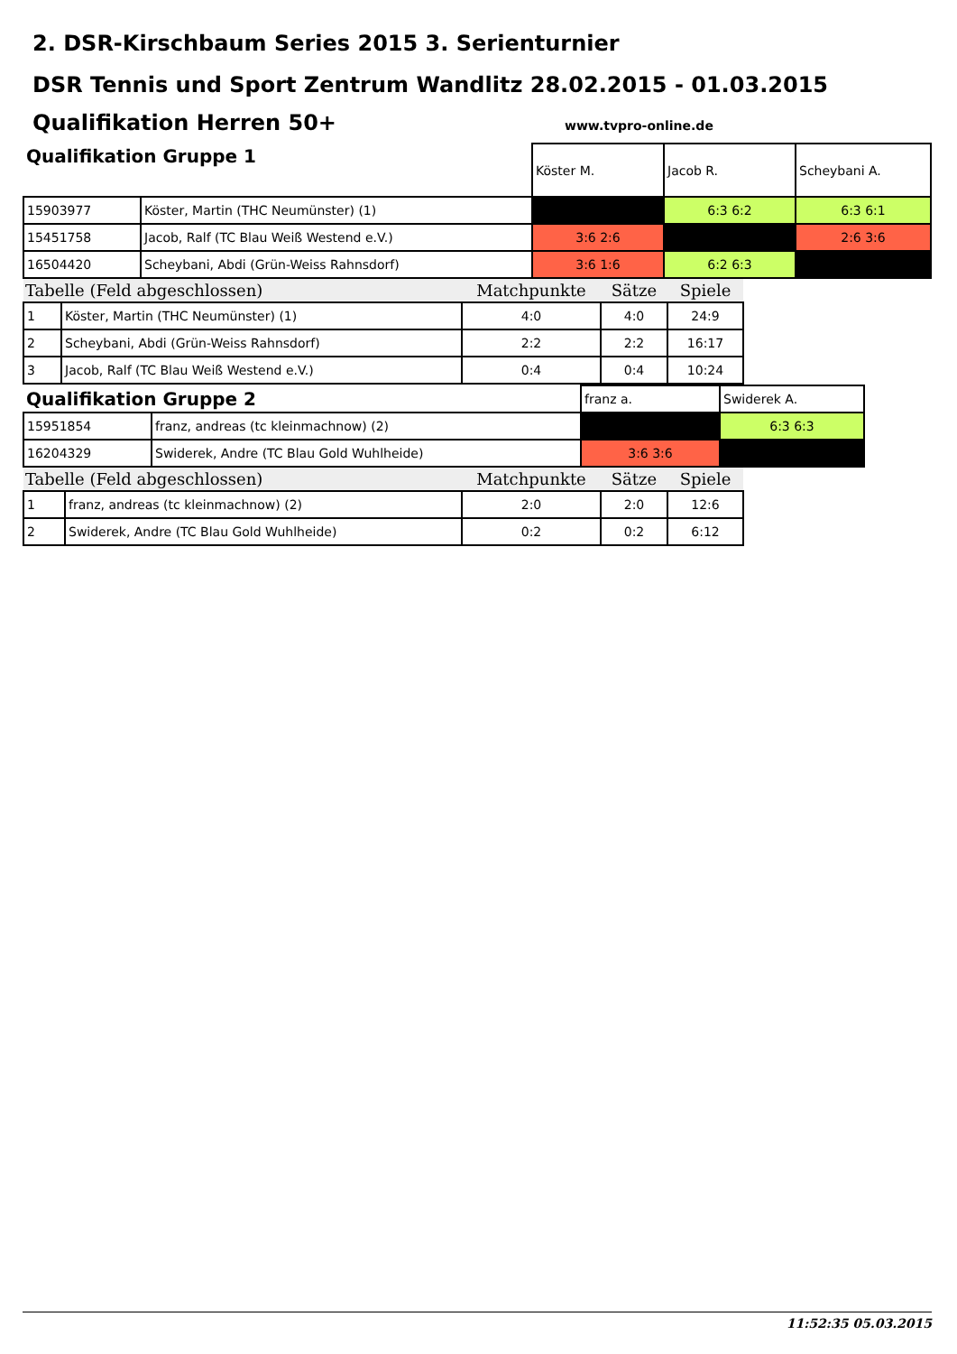2. DSR-Kirschbaum Series 2015 3. Serienturnier
DSR Tennis und Sport Zentrum Wandlitz 28.02.2015 - 01.03.2015
Qualifikation Herren 50+
www.tvpro-online.de
| Qualifikation Gruppe 1 | | Köster M. | Jacob R. | Scheybani A. |
| 15903977 | Köster, Martin (THC Neumünster) (1) | | 6:3 6:2 | 6:3 6:1 |
| 15451758 | Jacob, Ralf (TC Blau Weiß Westend e.V.) | 3:6 2:6 | | 2:6 3:6 |
| 16504420 | Scheybani, Abdi (Grün-Weiss Rahnsdorf) | 3:6 1:6 | 6:2 6:3 | |
| Tabelle (Feld abgeschlossen) | | Matchpunkte | Sätze | Spiele |
| --- | --- | --- | --- | --- |
| 1 | Köster, Martin (THC Neumünster) (1) | 4:0 | 4:0 | 24:9 |
| 2 | Scheybani, Abdi (Grün-Weiss Rahnsdorf) | 2:2 | 2:2 | 16:17 |
| 3 | Jacob, Ralf (TC Blau Weiß Westend e.V.) | 0:4 | 0:4 | 10:24 |
| Qualifikation Gruppe 2 | | franz a. | Swiderek A. |
| 15951854 | franz, andreas (tc kleinmachnow) (2) | | 6:3 6:3 |
| 16204329 | Swiderek, Andre (TC Blau Gold Wuhlheide) | 3:6 3:6 | |
| Tabelle (Feld abgeschlossen) | | Matchpunkte | Sätze | Spiele |
| --- | --- | --- | --- | --- |
| 1 | franz, andreas (tc kleinmachnow) (2) | 2:0 | 2:0 | 12:6 |
| 2 | Swiderek, Andre (TC Blau Gold Wuhlheide) | 0:2 | 0:2 | 6:12 |
11:52:35 05.03.2015